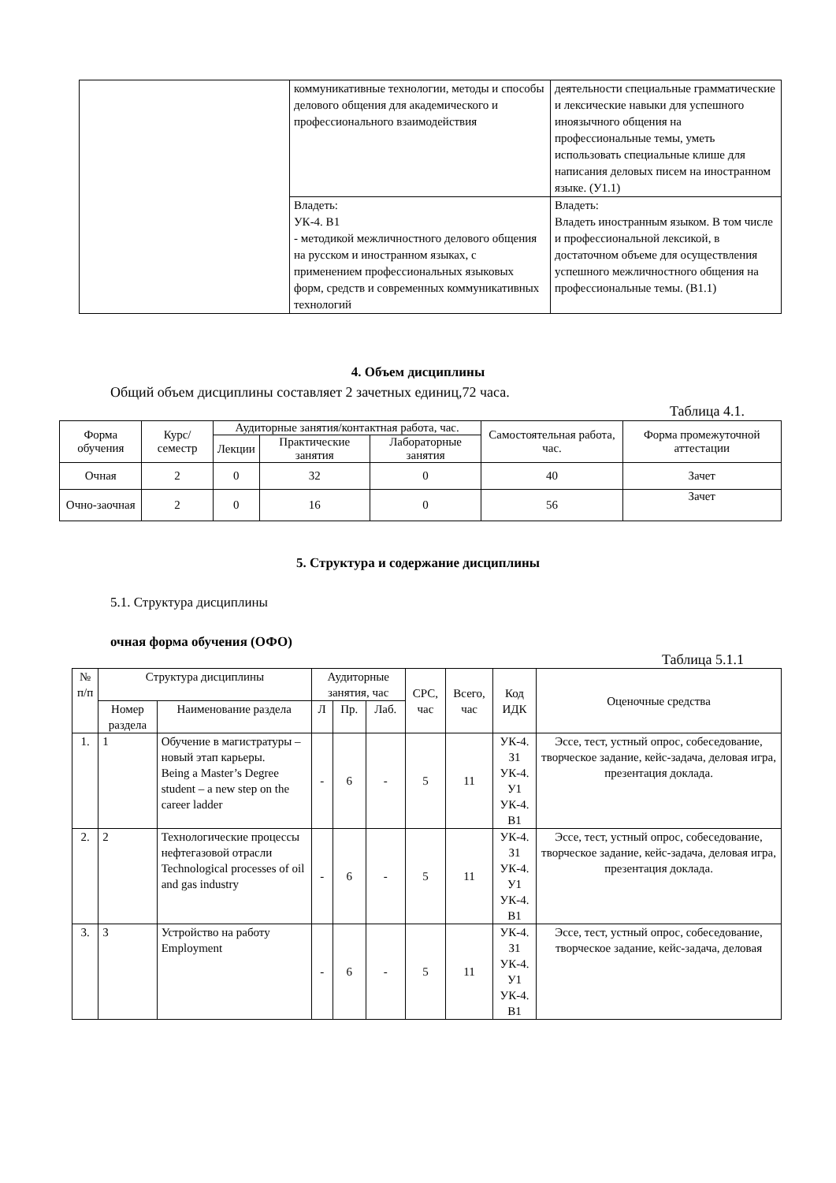| | коммуникативные технологии, методы и способы делового общения для академического и профессионального взаимодействия | деятельности специальные грамматические и лексические навыки для успешного иноязычного общения на профессиональные темы, уметь использовать специальные клише для написания деловых писем на иностранном языке. (У1.1) |
| | Владеть: УК-4. В1 - методикой межличностного делового общения на русском и иностранном языках, с применением профессиональных языковых форм, средств и современных коммуникативных технологий | Владеть: Владеть иностранным языком. В том числе и профессиональной лексикой, в достаточном объеме для осуществления успешного межличностного общения на профессиональные темы. (В1.1) |
4. Объем дисциплины
Общий объем дисциплины составляет 2 зачетных единиц,72 часа.
Таблица 4.1.
| Форма обучения | Курс/ семестр | Аудиторные занятия/контактная работа, час. | | | Самостоятельная работа, час. | Форма промежуточной аттестации |
| --- | --- | --- | --- | --- | --- | --- |
| | | Лекции | Практические занятия | Лабораторные занятия | | |
| Очная | 2 | 0 | 32 | 0 | 40 | Зачет |
| Очно-заочная | 2 | 0 | 16 | 0 | 56 | Зачет |
5. Структура и содержание дисциплины
5.1. Структура дисциплины
очная форма обучения (ОФО)
Таблица 5.1.1
| № п/п | Структура дисциплины | | Аудиторные занятия, час | | | СРС, час | Всего, час | Код ИДК | Оценочные средства |
| --- | --- | --- | --- | --- | --- | --- | --- | --- | --- |
| | Номер раздела | Наименование раздела | Л | Пр. | Лаб. | | | | |
| 1. | 1 | Обучение в магистратуры – новый этап карьеры. Being a Master’s Degree student – a new step on the career ladder | - | 6 | - | 5 | 11 | УК-4. З1 УК-4. У1 УК-4. В1 | Эссе, тест, устный опрос, собеседование, творческое задание, кейс-задача, деловая игра, презентация доклада. |
| 2. | 2 | Технологические процессы нефтегазовой отрасли Technological processes of oil and gas industry | - | 6 | - | 5 | 11 | УК-4. З1 УК-4. У1 УК-4. В1 | Эссе, тест, устный опрос, собеседование, творческое задание, кейс-задача, деловая игра, презентация доклада. |
| 3. | 3 | Устройство на работу Employment | - | 6 | - | 5 | 11 | УК-4. З1 УК-4. У1 УК-4. В1 | Эссе, тест, устный опрос, собеседование, творческое задание, кейс-задача, деловая |